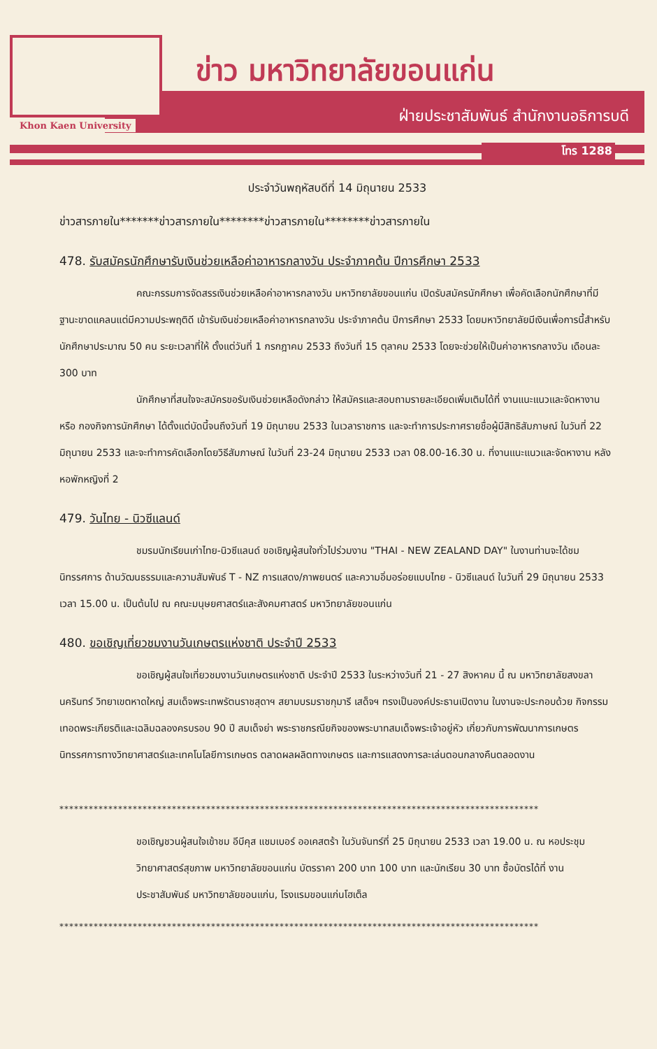ข่าว มหาวิทยาลัยขอนแก่น
Khon Kaen University
ฝ่ายประชาสัมพันธ์ สำนักงานอธิการบดี
โทร 1288
ประจำวันพฤหัสบดีที่ 14 มิถุนายน 2533
ข่าวสารภายใน*******ข่าวสารภายใน********ข่าวสารภายใน********ข่าวสารภายใน
478. รับสมัครนักศึกษารับเงินช่วยเหลือค่าอาหารกลางวัน ประจำภาคต้น ปีการศึกษา 2533
คณะกรรมการจัดสรรเงินช่วยเหลือค่าอาหารกลางวัน มหาวิทยาลัยขอนแก่น เปิดรับสมัครนักศึกษา เพื่อคัดเลือกนักศึกษาที่มีฐานะขาดแคลนแต่มีความประพฤติดี เข้ารับเงินช่วยเหลือค่าอาหารกลางวัน ประจำภาคต้น ปีการศึกษา 2533 โดยมหาวิทยาลัยมีเงินเพื่อการนี้สำหรับนักศึกษาประมาณ 50 คน ระยะเวลาที่ให้ ตั้งแต่วันที่ 1 กรกฎาคม 2533 ถึงวันที่ 15 ตุลาคม 2533 โดยจะช่วยให้เป็นค่าอาหารกลางวัน เดือนละ 300 บาท
นักศึกษาที่สนใจจะสมัครขอรับเงินช่วยเหลือดังกล่าว ให้สมัครและสอบถามรายละเอียดเพิ่มเติมได้ที่ งานแนะแนวและจัดหางาน หรือ กองกิจการนักศึกษา ได้ตั้งแต่บัดนี้จนถึงวันที่ 19 มิถุนายน 2533 ในเวลาราชการ และจะทำการประกาศรายชื่อผู้มีสิทธิสัมภาษณ์ ในวันที่ 22 มิถุนายน 2533 และจะทำการคัดเลือกโดยวิธีสัมภาษณ์ ในวันที่ 23-24 มิถุนายน 2533 เวลา 08.00-16.30 น. ที่งานแนะแนวและจัดหางาน หลังหอพักหญิงที่ 2
479. วันไทย - นิวซีแลนด์
ชมรมนักเรียนเก่าไทย-นิวซีแลนด์ ขอเชิญผู้สนใจทั่วไปร่วมงาน "THAI - NEW ZEALAND DAY" ในงานท่านจะได้ชมนิทรรศการ ด้านวัฒนธรรมและความสัมพันธ์ T - NZ การแสดง/ภาพยนตร์ และความอิ่มอร่อยแบบไทย - นิวซีแลนด์ ในวันที่ 29 มิถุนายน 2533 เวลา 15.00 น. เป็นต้นไป ณ คณะมนุษยศาสตร์และสังคมศาสตร์ มหาวิทยาลัยขอนแก่น
480. ขอเชิญเที่ยวชมงานวันเกษตรแห่งชาติ ประจำปี 2533
ขอเชิญผู้สนใจเที่ยวชมงานวันเกษตรแห่งชาติ ประจำปี 2533 ในระหว่างวันที่ 21 - 27 สิงหาคม นี้ ณ มหาวิทยาลัยสงขลานครินทร์ วิทยาเขตหาดใหญ่ สมเด็จพระเทพรัตนราชสุดาฯ สยามบรมราชกุมารี เสด็จฯ ทรงเป็นองค์ประธานเปิดงาน ในงานจะประกอบด้วย กิจกรรมเทอดพระเกียรติและเฉลิมฉลองครบรอบ 90 ปี สมเด็จย่า พระราชกรณียกิจของพระบาทสมเด็จพระเจ้าอยู่หัว เกี่ยวกับการพัฒนาการเกษตร นิทรรศการทางวิทยาศาสตร์และเทคโนโลยีการเกษตร ตลาดผลผลิตทางเกษตร และการแสดงการละเล่นตอนกลางคืนตลอดงาน
**************************************************************************************************
ขอเชิญชวนผู้สนใจเข้าชม อีบีคุส แชมเบอร์ ออเคสตร้า ในวันจันทร์ที่ 25 มิถุนายน 2533 เวลา 19.00 น. ณ หอประชุมวิทยาศาสตร์สุขภาพ มหาวิทยาลัยขอนแก่น บัตรราคา 200 บาท 100 บาท และนักเรียน 30 บาท ซื้อบัตรได้ที่ งานประชาสัมพันธ์ มหาวิทยาลัยขอนแก่น, โรงแรมขอนแก่นโฮเต็ล
**************************************************************************************************